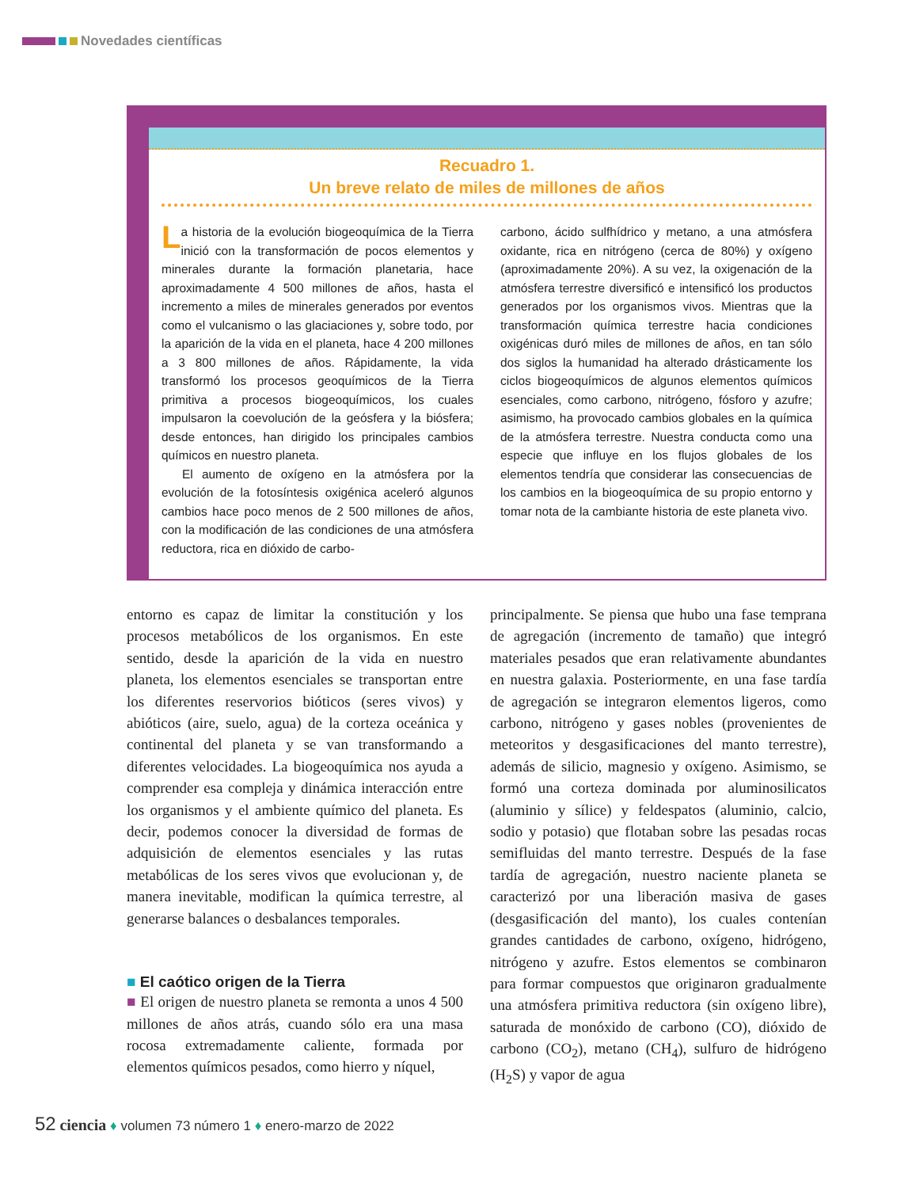Novedades científicas
Recuadro 1.
Un breve relato de miles de millones de años
La historia de la evolución biogeoquímica de la Tierra inició con la transformación de pocos elementos y minerales durante la formación planetaria, hace aproximadamente 4 500 millones de años, hasta el incremento a miles de minerales generados por eventos como el vulcanismo o las glaciaciones y, sobre todo, por la aparición de la vida en el planeta, hace 4 200 millones a 3 800 millones de años. Rápidamente, la vida transformó los procesos geoquímicos de la Tierra primitiva a procesos biogeoquímicos, los cuales impulsaron la coevolución de la geósfera y la biósfera; desde entonces, han dirigido los principales cambios químicos en nuestro planeta.
El aumento de oxígeno en la atmósfera por la evolución de la fotosíntesis oxigénica aceleró algunos cambios hace poco menos de 2 500 millones de años, con la modificación de las condiciones de una atmósfera reductora, rica en dióxido de carbo-
carbono, ácido sulfhídrico y metano, a una atmósfera oxidante, rica en nitrógeno (cerca de 80%) y oxígeno (aproximadamente 20%). A su vez, la oxigenación de la atmósfera terrestre diversificó e intensificó los productos generados por los organismos vivos. Mientras que la transformación química terrestre hacia condiciones oxigénicas duró miles de millones de años, en tan sólo dos siglos la humanidad ha alterado drásticamente los ciclos biogeoquímicos de algunos elementos químicos esenciales, como carbono, nitrógeno, fósforo y azufre; asimismo, ha provocado cambios globales en la química de la atmósfera terrestre. Nuestra conducta como una especie que influye en los flujos globales de los elementos tendría que considerar las consecuencias de los cambios en la biogeoquímica de su propio entorno y tomar nota de la cambiante historia de este planeta vivo.
entorno es capaz de limitar la constitución y los procesos metabólicos de los organismos. En este sentido, desde la aparición de la vida en nuestro planeta, los elementos esenciales se transportan entre los diferentes reservorios bióticos (seres vivos) y abióticos (aire, suelo, agua) de la corteza oceánica y continental del planeta y se van transformando a diferentes velocidades. La biogeoquímica nos ayuda a comprender esa compleja y dinámica interacción entre los organismos y el ambiente químico del planeta. Es decir, podemos conocer la diversidad de formas de adquisición de elementos esenciales y las rutas metabólicas de los seres vivos que evolucionan y, de manera inevitable, modifican la química terrestre, al generarse balances o desbalances temporales.
■ El caótico origen de la Tierra
■ El origen de nuestro planeta se remonta a unos 4 500 millones de años atrás, cuando sólo era una masa rocosa extremadamente caliente, formada por elementos químicos pesados, como hierro y níquel,
principalmente. Se piensa que hubo una fase temprana de agregación (incremento de tamaño) que integró materiales pesados que eran relativamente abundantes en nuestra galaxia. Posteriormente, en una fase tardía de agregación se integraron elementos ligeros, como carbono, nitrógeno y gases nobles (provenientes de meteoritos y desgasificaciones del manto terrestre), además de silicio, magnesio y oxígeno. Asimismo, se formó una corteza dominada por aluminosilicatos (aluminio y sílice) y feldespatos (aluminio, calcio, sodio y potasio) que flotaban sobre las pesadas rocas semifluidas del manto terrestre. Después de la fase tardía de agregación, nuestro naciente planeta se caracterizó por una liberación masiva de gases (desgasificación del manto), los cuales contenían grandes cantidades de carbono, oxígeno, hidrógeno, nitrógeno y azufre. Estos elementos se combinaron para formar compuestos que originaron gradualmente una atmósfera primitiva reductora (sin oxígeno libre), saturada de monóxido de carbono (CO), dióxido de carbono (CO<sub>2</sub>), metano (CH<sub>4</sub>), sulfuro de hidrógeno (H<sub>2</sub>S) y vapor de agua
52 ciencia ♦ volumen 73 número 1 ♦ enero-marzo de 2022